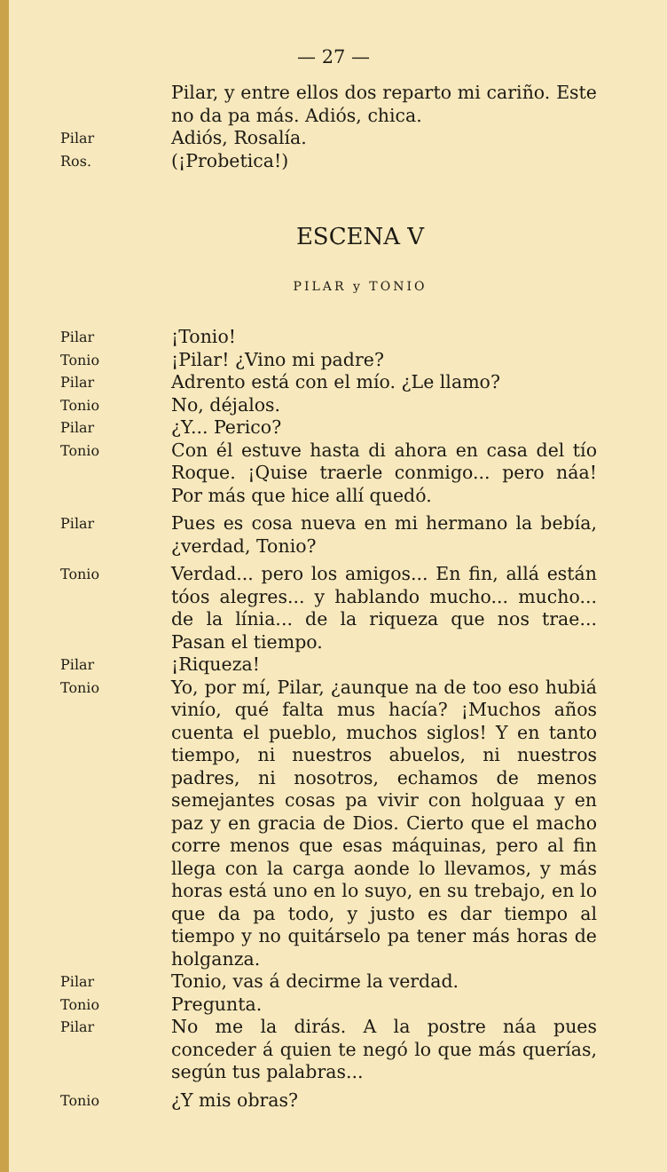— 27 —
Pilar, y entre ellos dos reparto mi cariño. Este no da pa más. Adiós, chica.
Pilar
Adiós, Rosalía.
Ros.
(¡Probetica!)
ESCENA V
PILAR y TONIO
Pilar
¡Tonio!
Tonio
¡Pilar! ¿Vino mi padre?
Pilar
Adrento está con el mío. ¿Le llamo?
Tonio
No, déjalos.
Pilar
¿Y... Perico?
Tonio
Con él estuve hasta di ahora en casa del tío Roque. ¡Quise traerle conmigo... pero náa! Por más que hice allí quedó.
Pilar
Pues es cosa nueva en mi hermano la bebía, ¿verdad, Tonio?
Tonio
Verdad... pero los amigos... En fin, allá están tóos alegres... y hablando mucho... mucho... de la línia... de la riqueza que nos trae... Pasan el tiempo.
Pilar
¡Riqueza!
Tonio
Yo, por mí, Pilar, ¿aunque na de too eso hubiá vinío, qué falta mus hacía? ¡Muchos años cuenta el pueblo, muchos siglos! Y en tanto tiempo, ni nuestros abuelos, ni nuestros padres, ni nosotros, echamos de menos semejantes cosas pa vivir con holguaa y en paz y en gracia de Dios. Cierto que el macho corre menos que esas máquinas, pero al fin llega con la carga aonde lo llevamos, y más horas está uno en lo suyo, en su trebajo, en lo que da pa todo, y justo es dar tiempo al tiempo y no quitárselo pa tener más horas de holganza.
Pilar
Tonio, vas á decirme la verdad.
Tonio
Pregunta.
Pilar
No me la dirás. A la postre náa pues conceder á quien te negó lo que más querías, según tus palabras...
Tonio
¿Y mis obras?